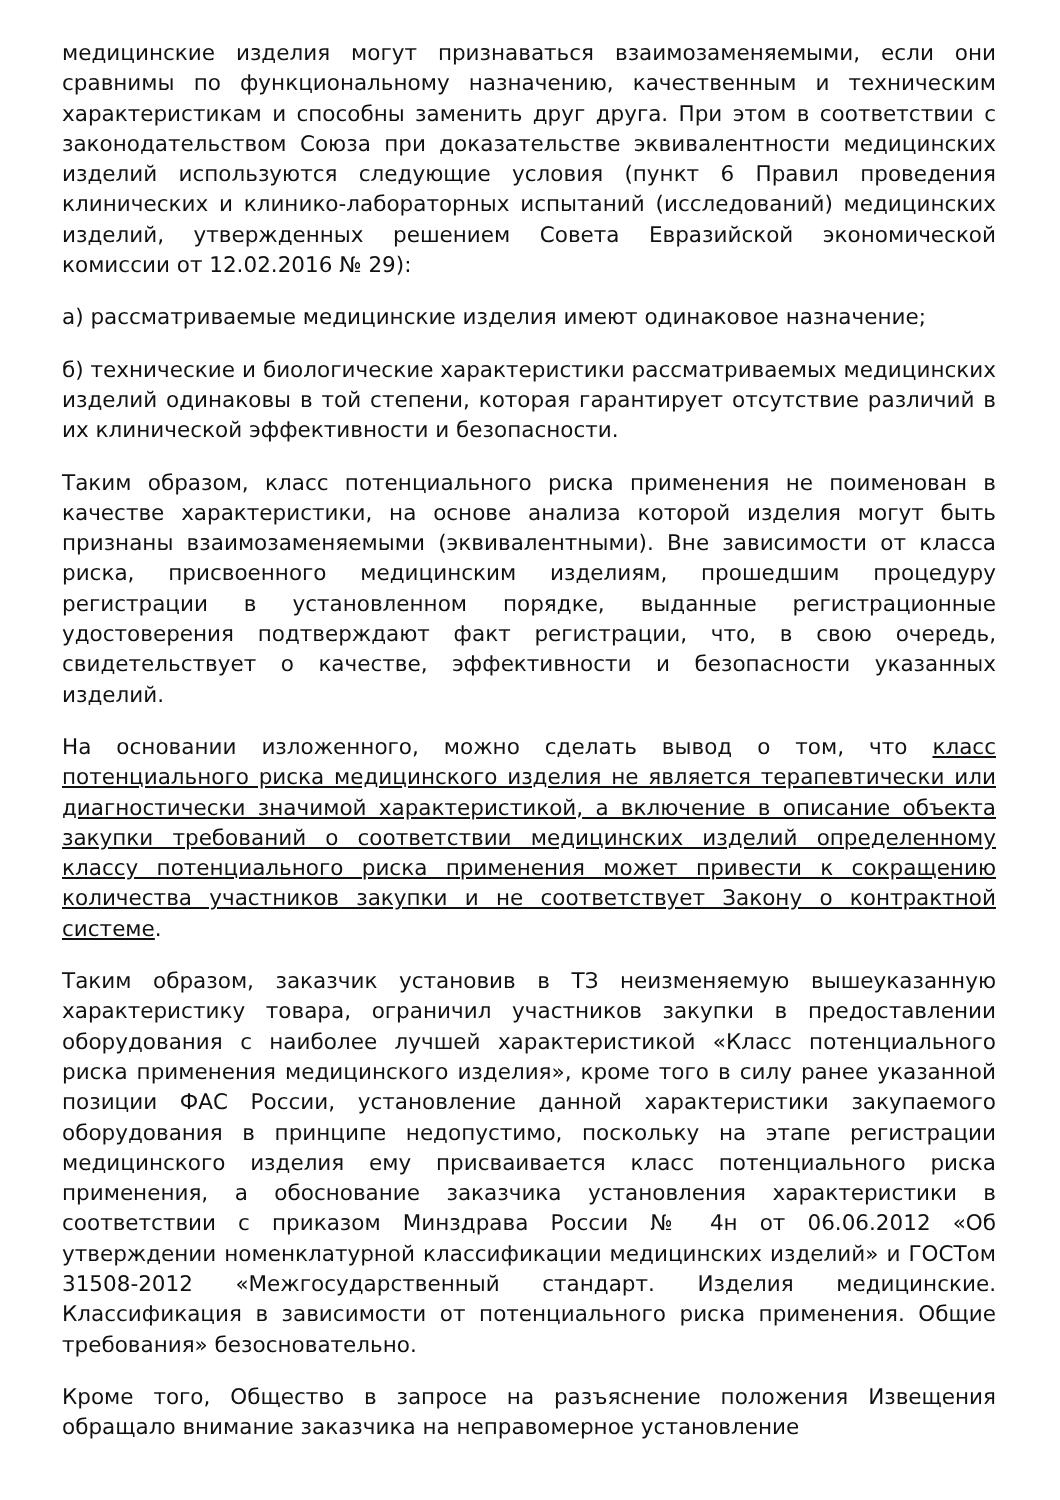медицинские изделия могут признаваться взаимозаменяемыми, если они сравнимы по функциональному назначению, качественным и техническим характеристикам и способны заменить друг друга. При этом в соответствии с законодательством Союза при доказательстве эквивалентности медицинских изделий используются следующие условия (пункт 6 Правил проведения клинических и клинико-лабораторных испытаний (исследований) медицинских изделий, утвержденных решением Совета Евразийской экономической комиссии от 12.02.2016 № 29):
а) рассматриваемые медицинские изделия имеют одинаковое назначение;
б) технические и биологические характеристики рассматриваемых медицинских изделий одинаковы в той степени, которая гарантирует отсутствие различий в их клинической эффективности и безопасности.
Таким образом, класс потенциального риска применения не поименован в качестве характеристики, на основе анализа которой изделия могут быть признаны взаимозаменяемыми (эквивалентными). Вне зависимости от класса риска, присвоенного медицинским изделиям, прошедшим процедуру регистрации в установленном порядке, выданные регистрационные удостоверения подтверждают факт регистрации, что, в свою очередь, свидетельствует о качестве, эффективности и безопасности указанных изделий.
На основании изложенного, можно сделать вывод о том, что класс потенциального риска медицинского изделия не является терапевтически или диагностически значимой характеристикой, а включение в описание объекта закупки требований о соответствии медицинских изделий определенному классу потенциального риска применения может привести к сокращению количества участников закупки и не соответствует Закону о контрактной системе.
Таким образом, заказчик установив в ТЗ неизменяемую вышеуказанную характеристику товара, ограничил участников закупки в предоставлении оборудования с наиболее лучшей характеристикой «Класс потенциального риска применения медицинского изделия», кроме того в силу ранее указанной позиции ФАС России, установление данной характеристики закупаемого оборудования в принципе недопустимо, поскольку на этапе регистрации медицинского изделия ему присваивается класс потенциального риска применения, а обоснование заказчика установления характеристики в соответствии с приказом Минздрава России № 4н от 06.06.2012 «Об утверждении номенклатурной классификации медицинских изделий» и ГОСТом 31508-2012 «Межгосударственный стандарт. Изделия медицинские. Классификация в зависимости от потенциального риска применения. Общие требования» безосновательно.
Кроме того, Общество в запросе на разъяснение положения Извещения обращало внимание заказчика на неправомерное установление